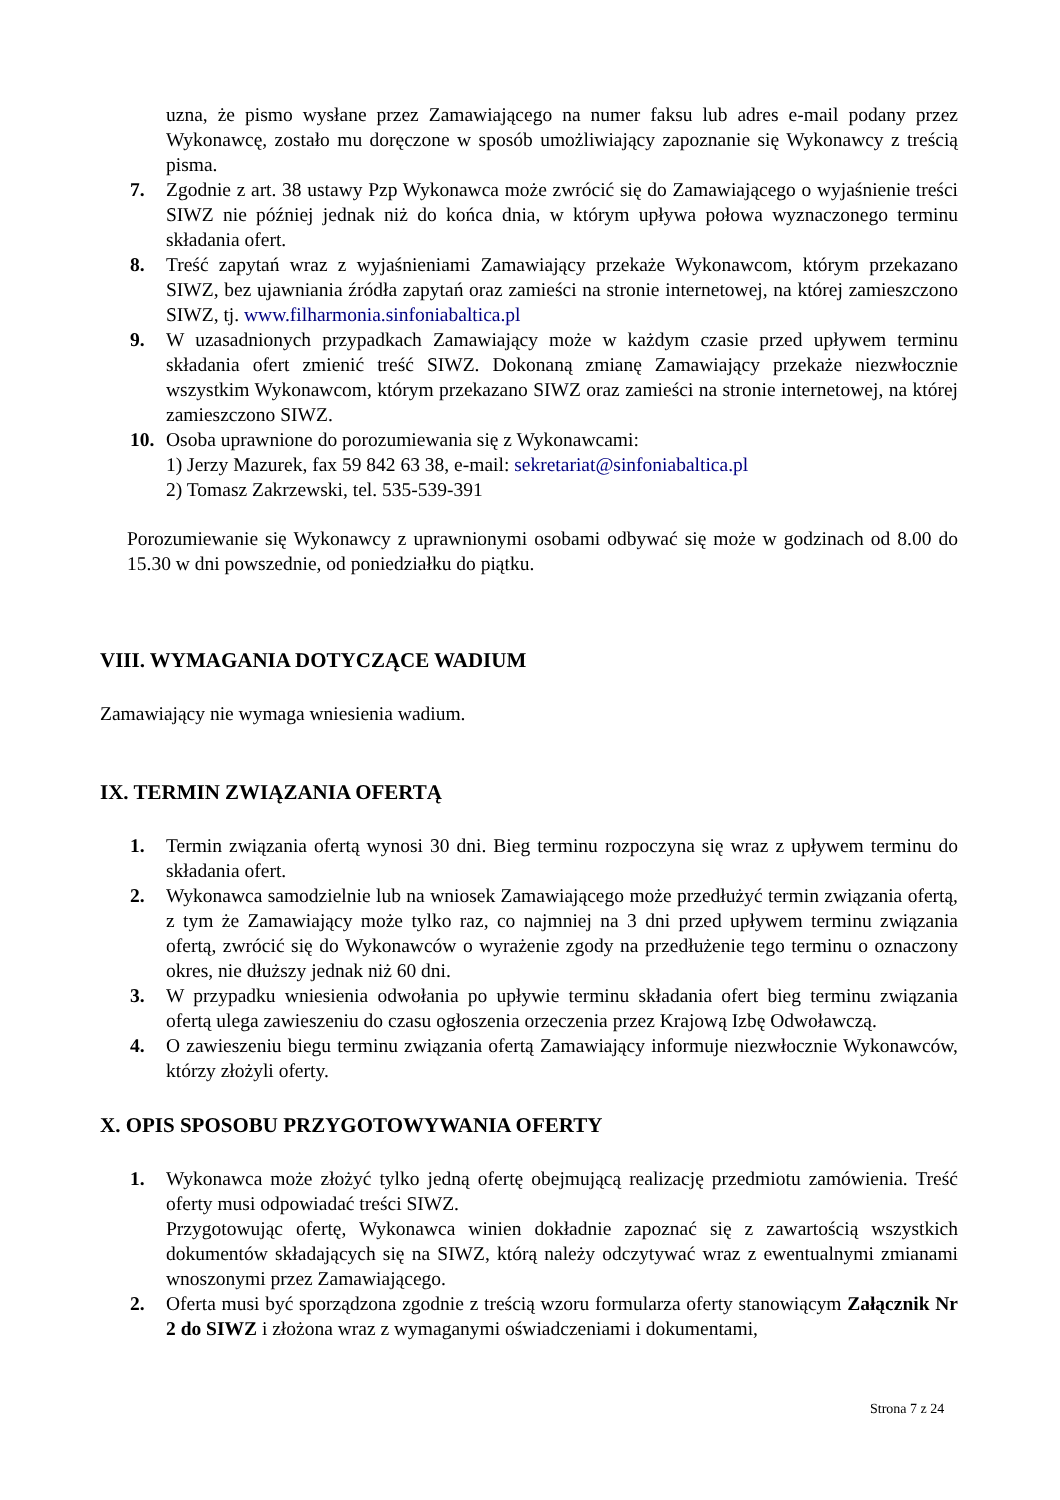uzna, że pismo wysłane przez Zamawiającego na numer faksu lub adres e-mail podany przez Wykonawcę, zostało mu doręczone w sposób umożliwiający zapoznanie się Wykonawcy z treścią pisma.
7. Zgodnie z art. 38 ustawy Pzp Wykonawca może zwrócić się do Zamawiającego o wyjaśnienie treści SIWZ nie później jednak niż do końca dnia, w którym upływa połowa wyznaczonego terminu składania ofert.
8. Treść zapytań wraz z wyjaśnieniami Zamawiający przekaże Wykonawcom, którym przekazano SIWZ, bez ujawniania źródła zapytań oraz zamieści na stronie internetowej, na której zamieszczono SIWZ, tj. www.filharmonia.sinfoniabaltica.pl
9. W uzasadnionych przypadkach Zamawiający może w każdym czasie przed upływem terminu składania ofert zmienić treść SIWZ. Dokonaną zmianę Zamawiający przekaże niezwłocznie wszystkim Wykonawcom, którym przekazano SIWZ oraz zamieści na stronie internetowej, na której zamieszczono SIWZ.
10. Osoba uprawnione do porozumiewania się z Wykonawcami:
1) Jerzy Mazurek, fax 59 842 63 38, e-mail: sekretariat@sinfoniabaltica.pl
2) Tomasz Zakrzewski, tel. 535-539-391
Porozumiewanie się Wykonawcy z uprawnionymi osobami odbywać się może w godzinach od 8.00 do 15.30 w dni powszednie, od poniedziałku do piątku.
VIII. WYMAGANIA DOTYCZĄCE WADIUM
Zamawiający nie wymaga wniesienia wadium.
IX. TERMIN ZWIĄZANIA OFERTĄ
1. Termin związania ofertą wynosi 30 dni. Bieg terminu rozpoczyna się wraz z upływem terminu do składania ofert.
2. Wykonawca samodzielnie lub na wniosek Zamawiającego może przedłużyć termin związania ofertą, z tym że Zamawiający może tylko raz, co najmniej na 3 dni przed upływem terminu związania ofertą, zwrócić się do Wykonawców o wyrażenie zgody na przedłużenie tego terminu o oznaczony okres, nie dłuższy jednak niż 60 dni.
3. W przypadku wniesienia odwołania po upływie terminu składania ofert bieg terminu związania ofertą ulega zawieszeniu do czasu ogłoszenia orzeczenia przez Krajową Izbę Odwoławczą.
4. O zawieszeniu biegu terminu związania ofertą Zamawiający informuje niezwłocznie Wykonawców, którzy złożyli oferty.
X. OPIS SPOSOBU PRZYGOTOWYWANIA OFERTY
1. Wykonawca może złożyć tylko jedną ofertę obejmującą realizację przedmiotu zamówienia. Treść oferty musi odpowiadać treści SIWZ.
Przygotowując ofertę, Wykonawca winien dokładnie zapoznać się z zawartością wszystkich dokumentów składających się na SIWZ, którą należy odczytywać wraz z ewentualnymi zmianami wnoszonymi przez Zamawiającego.
2. Oferta musi być sporządzona zgodnie z treścią wzoru formularza oferty stanowiącym Załącznik Nr 2 do SIWZ i złożona wraz z wymaganymi oświadczeniami i dokumentami,
Strona 7 z 24